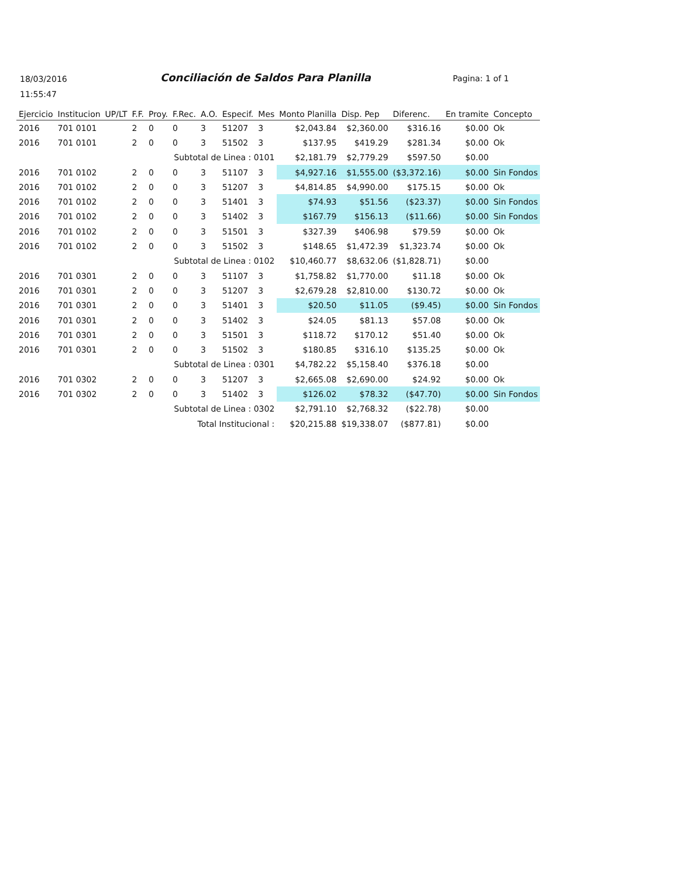18/03/2016
11:55:47
Conciliación de Saldos Para Planilla
Pagina: 1 of 1
| Ejercicio | Institucion | UP/LT | F.F. | Proy. | F.Rec. | A.O. | Especif. | Mes | Monto Planilla | Disp. Pep | Diferenc. | En tramite | Concepto |
| --- | --- | --- | --- | --- | --- | --- | --- | --- | --- | --- | --- | --- | --- |
| 2016 | 701 0101 | | 2 | 0 | 0 | 3 | 51207 | 3 | $2,043.84 | $2,360.00 | $316.16 | $0.00 | Ok |
| 2016 | 701 0101 | | 2 | 0 | 0 | 3 | 51502 | 3 | $137.95 | $419.29 | $281.34 | $0.00 | Ok |
| Subtotal de Linea : 0101 | | | | | | | | | $2,181.79 | $2,779.29 | $597.50 | $0.00 | |
| 2016 | 701 0102 | | 2 | 0 | 0 | 3 | 51107 | 3 | $4,927.16 | $1,555.00 | ($3,372.16) | $0.00 | Sin Fondos |
| 2016 | 701 0102 | | 2 | 0 | 0 | 3 | 51207 | 3 | $4,814.85 | $4,990.00 | $175.15 | $0.00 | Ok |
| 2016 | 701 0102 | | 2 | 0 | 0 | 3 | 51401 | 3 | $74.93 | $51.56 | ($23.37) | $0.00 | Sin Fondos |
| 2016 | 701 0102 | | 2 | 0 | 0 | 3 | 51402 | 3 | $167.79 | $156.13 | ($11.66) | $0.00 | Sin Fondos |
| 2016 | 701 0102 | | 2 | 0 | 0 | 3 | 51501 | 3 | $327.39 | $406.98 | $79.59 | $0.00 | Ok |
| 2016 | 701 0102 | | 2 | 0 | 0 | 3 | 51502 | 3 | $148.65 | $1,472.39 | $1,323.74 | $0.00 | Ok |
| Subtotal de Linea : 0102 | | | | | | | | | $10,460.77 | $8,632.06 | ($1,828.71) | $0.00 | |
| 2016 | 701 0301 | | 2 | 0 | 0 | 3 | 51107 | 3 | $1,758.82 | $1,770.00 | $11.18 | $0.00 | Ok |
| 2016 | 701 0301 | | 2 | 0 | 0 | 3 | 51207 | 3 | $2,679.28 | $2,810.00 | $130.72 | $0.00 | Ok |
| 2016 | 701 0301 | | 2 | 0 | 0 | 3 | 51401 | 3 | $20.50 | $11.05 | ($9.45) | $0.00 | Sin Fondos |
| 2016 | 701 0301 | | 2 | 0 | 0 | 3 | 51402 | 3 | $24.05 | $81.13 | $57.08 | $0.00 | Ok |
| 2016 | 701 0301 | | 2 | 0 | 0 | 3 | 51501 | 3 | $118.72 | $170.12 | $51.40 | $0.00 | Ok |
| 2016 | 701 0301 | | 2 | 0 | 0 | 3 | 51502 | 3 | $180.85 | $316.10 | $135.25 | $0.00 | Ok |
| Subtotal de Linea : 0301 | | | | | | | | | $4,782.22 | $5,158.40 | $376.18 | $0.00 | |
| 2016 | 701 0302 | | 2 | 0 | 0 | 3 | 51207 | 3 | $2,665.08 | $2,690.00 | $24.92 | $0.00 | Ok |
| 2016 | 701 0302 | | 2 | 0 | 0 | 3 | 51402 | 3 | $126.02 | $78.32 | ($47.70) | $0.00 | Sin Fondos |
| Subtotal de Linea : 0302 | | | | | | | | | $2,791.10 | $2,768.32 | ($22.78) | $0.00 | |
| Total Institucional : | | | | | | | | | $20,215.88 | $19,338.07 | ($877.81) | $0.00 | |